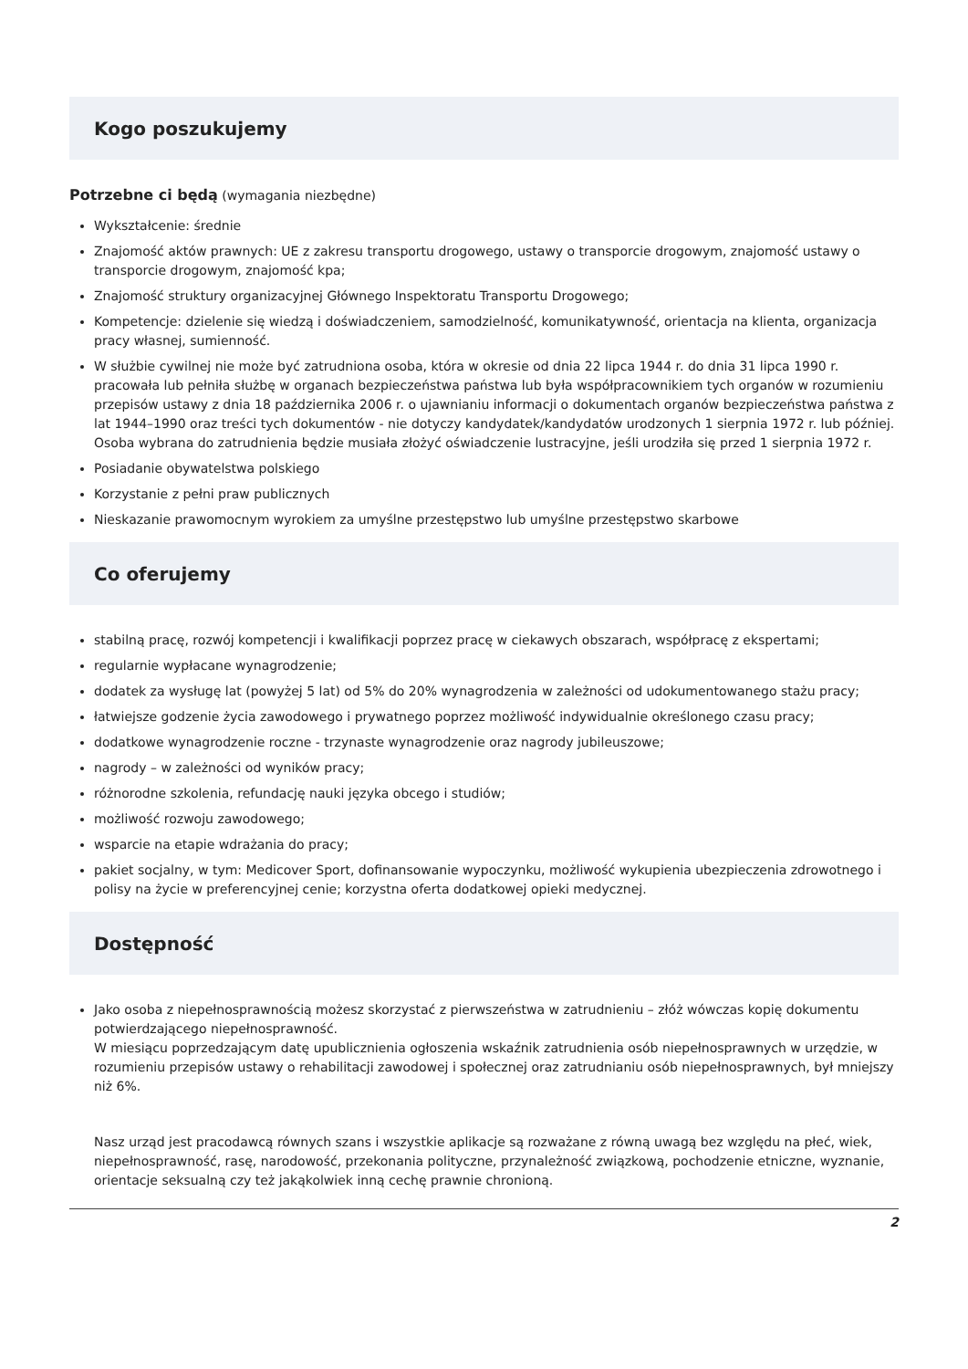Kogo poszukujemy
Potrzebne ci będą (wymagania niezbędne)
Wykształcenie: średnie
Znajomość aktów prawnych: UE z zakresu transportu drogowego, ustawy o transporcie drogowym, znajomość ustawy o transporcie drogowym, znajomość kpa;
Znajomość struktury organizacyjnej Głównego Inspektoratu Transportu Drogowego;
Kompetencje: dzielenie się wiedzą i doświadczeniem, samodzielność, komunikatywność, orientacja na klienta, organizacja pracy własnej, sumienność.
W służbie cywilnej nie może być zatrudniona osoba, która w okresie od dnia 22 lipca 1944 r. do dnia 31 lipca 1990 r. pracowała lub pełniła służbę w organach bezpieczeństwa państwa lub była współpracownikiem tych organów w rozumieniu przepisów ustawy z dnia 18 października 2006 r. o ujawnianiu informacji o dokumentach organów bezpieczeństwa państwa z lat 1944–1990 oraz treści tych dokumentów - nie dotyczy kandydatek/kandydatów urodzonych 1 sierpnia 1972 r. lub później. Osoba wybrana do zatrudnienia będzie musiała złożyć oświadczenie lustracyjne, jeśli urodziła się przed 1 sierpnia 1972 r.
Posiadanie obywatelstwa polskiego
Korzystanie z pełni praw publicznych
Nieskazanie prawomocnym wyrokiem za umyślne przestępstwo lub umyślne przestępstwo skarbowe
Co oferujemy
stabilną pracę, rozwój kompetencji i kwalifikacji poprzez pracę w ciekawych obszarach, współpracę z ekspertami;
regularnie wypłacane wynagrodzenie;
dodatek za wysługę lat (powyżej 5 lat) od 5% do 20% wynagrodzenia w zależności od udokumentowanego stażu pracy;
łatwiejsze godzenie życia zawodowego i prywatnego poprzez możliwość indywidualnie określonego czasu pracy;
dodatkowe wynagrodzenie roczne - trzynaste wynagrodzenie oraz nagrody jubileuszowe;
nagrody – w zależności od wyników pracy;
różnorodne szkolenia, refundację nauki języka obcego i studiów;
możliwość rozwoju zawodowego;
wsparcie na etapie wdrażania do pracy;
pakiet socjalny, w tym: Medicover Sport, dofinansowanie wypoczynku, możliwość wykupienia ubezpieczenia zdrowotnego i polisy na życie w preferencyjnej cenie; korzystna oferta dodatkowej opieki medycznej.
Dostępność
Jako osoba z niepełnosprawnością możesz skorzystać z pierwszeństwa w zatrudnieniu – złóż wówczas kopię dokumentu potwierdzającego niepełnosprawność.
W miesiącu poprzedzającym datę upublicznienia ogłoszenia wskaźnik zatrudnienia osób niepełnosprawnych w urzędzie, w rozumieniu przepisów ustawy o rehabilitacji zawodowej i społecznej oraz zatrudnianiu osób niepełnosprawnych, był mniejszy niż 6%.
Nasz urząd jest pracodawcą równych szans i wszystkie aplikacje są rozważane z równą uwagą bez względu na płeć, wiek, niepełnosprawność, rasę, narodowość, przekonania polityczne, przynależność związkową, pochodzenie etniczne, wyznanie, orientacje seksualną czy też jakąkolwiek inną cechę prawnie chronioną.
2